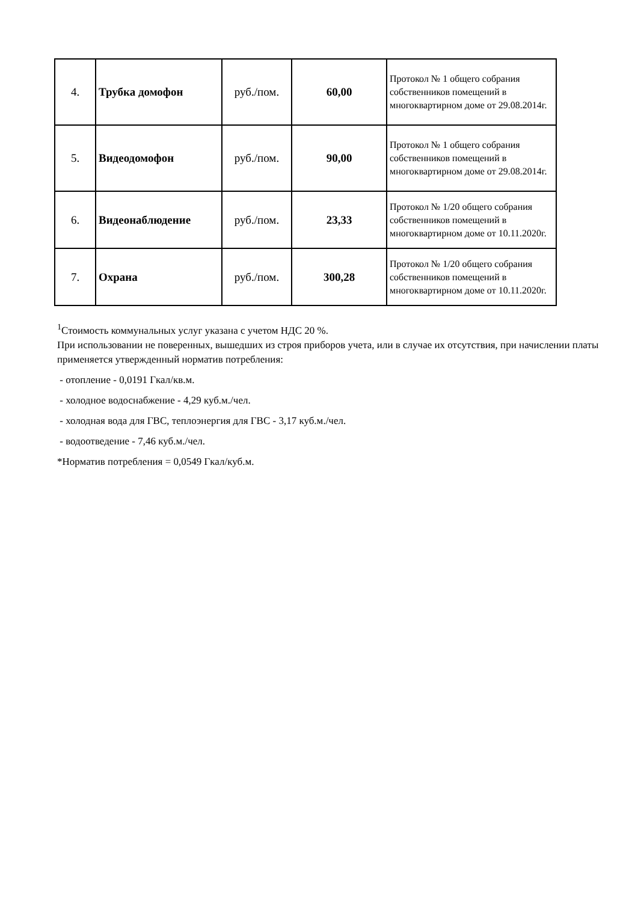| 4. | Трубка домофон | руб./пом. | 60,00 | Протокол № 1 общего собрания собственников помещений в многоквартирном доме от 29.08.2014г. |
| 5. | Видеодомофон | руб./пом. | 90,00 | Протокол № 1 общего собрания собственников помещений в многоквартирном доме от 29.08.2014г. |
| 6. | Видеонаблюдение | руб./пом. | 23,33 | Протокол № 1/20 общего собрания собственников помещений в многоквартирном доме от 10.11.2020г. |
| 7. | Охрана | руб./пом. | 300,28 | Протокол № 1/20 общего собрания собственников помещений в многоквартирном доме от 10.11.2020г. |
<sup>1</sup> Стоимость коммунальных услуг указана с учетом НДС 20 %.
При использовании не поверенных, вышедших из строя приборов учета, или в случае их отсутствия, при начислении платы применяется утвержденный норматив потребления:
- отопление - 0,0191 Гкал/кв.м.
- холодное водоснабжение - 4,29 куб.м./чел.
- холодная вода для ГВС, теплоэнергия для ГВС - 3,17 куб.м./чел.
- водоотведение - 7,46 куб.м./чел.
*Норматив потребления = 0,0549 Гкал/куб.м.